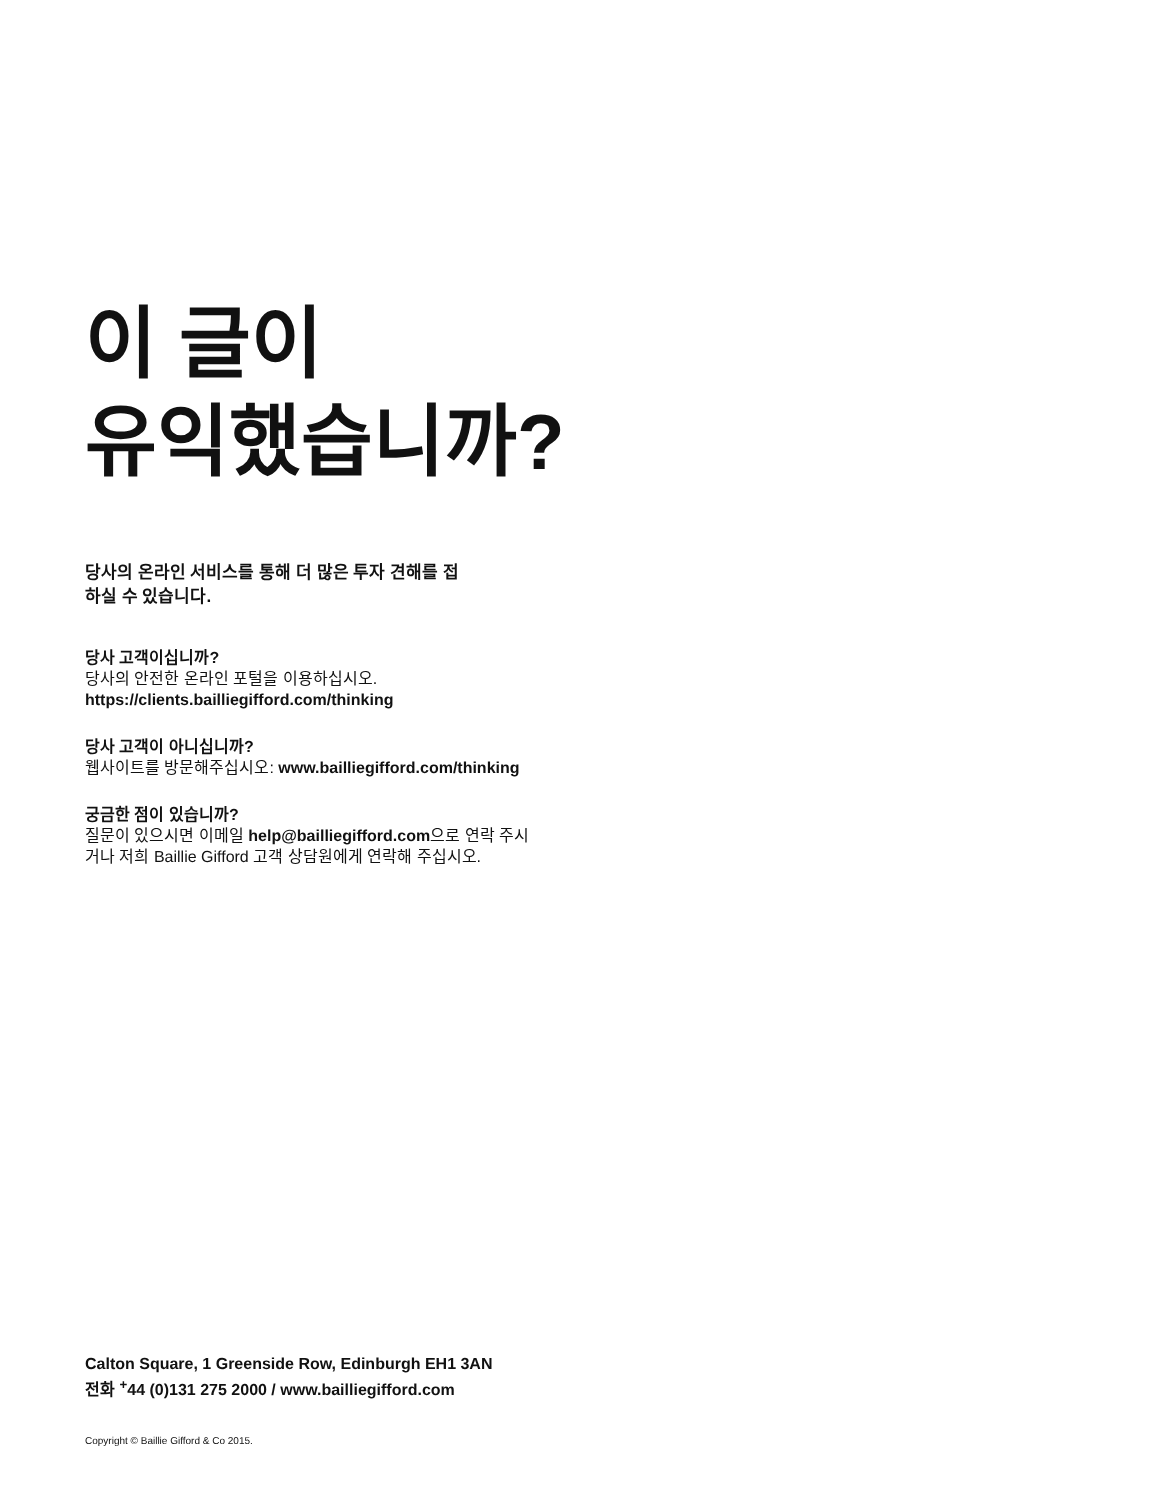이 글이
유익했습니까?
당사의 온라인 서비스를 통해 더 많은 투자 견해를 접
하실 수 있습니다.
당사 고객이십니까?
당사의 안전한 온라인 포털을 이용하십시오.
https://clients.bailliegifford.com/thinking
당사 고객이 아니십니까?
웹사이트를 방문해주십시오: www.bailliegifford.com/thinking
궁금한 점이 있습니까?
질문이 있으시면 이메일 help@bailliegifford.com으로 연락 주시
거나 저희 Baillie Gifford 고객 상담원에게 연락해 주십시오.
Calton Square, 1 Greenside Row, Edinburgh EH1 3AN
전화 <sup>+</sup>44 (0)131 275 2000 / www.bailliegifford.com
Copyright © Baillie Gifford & Co 2015.